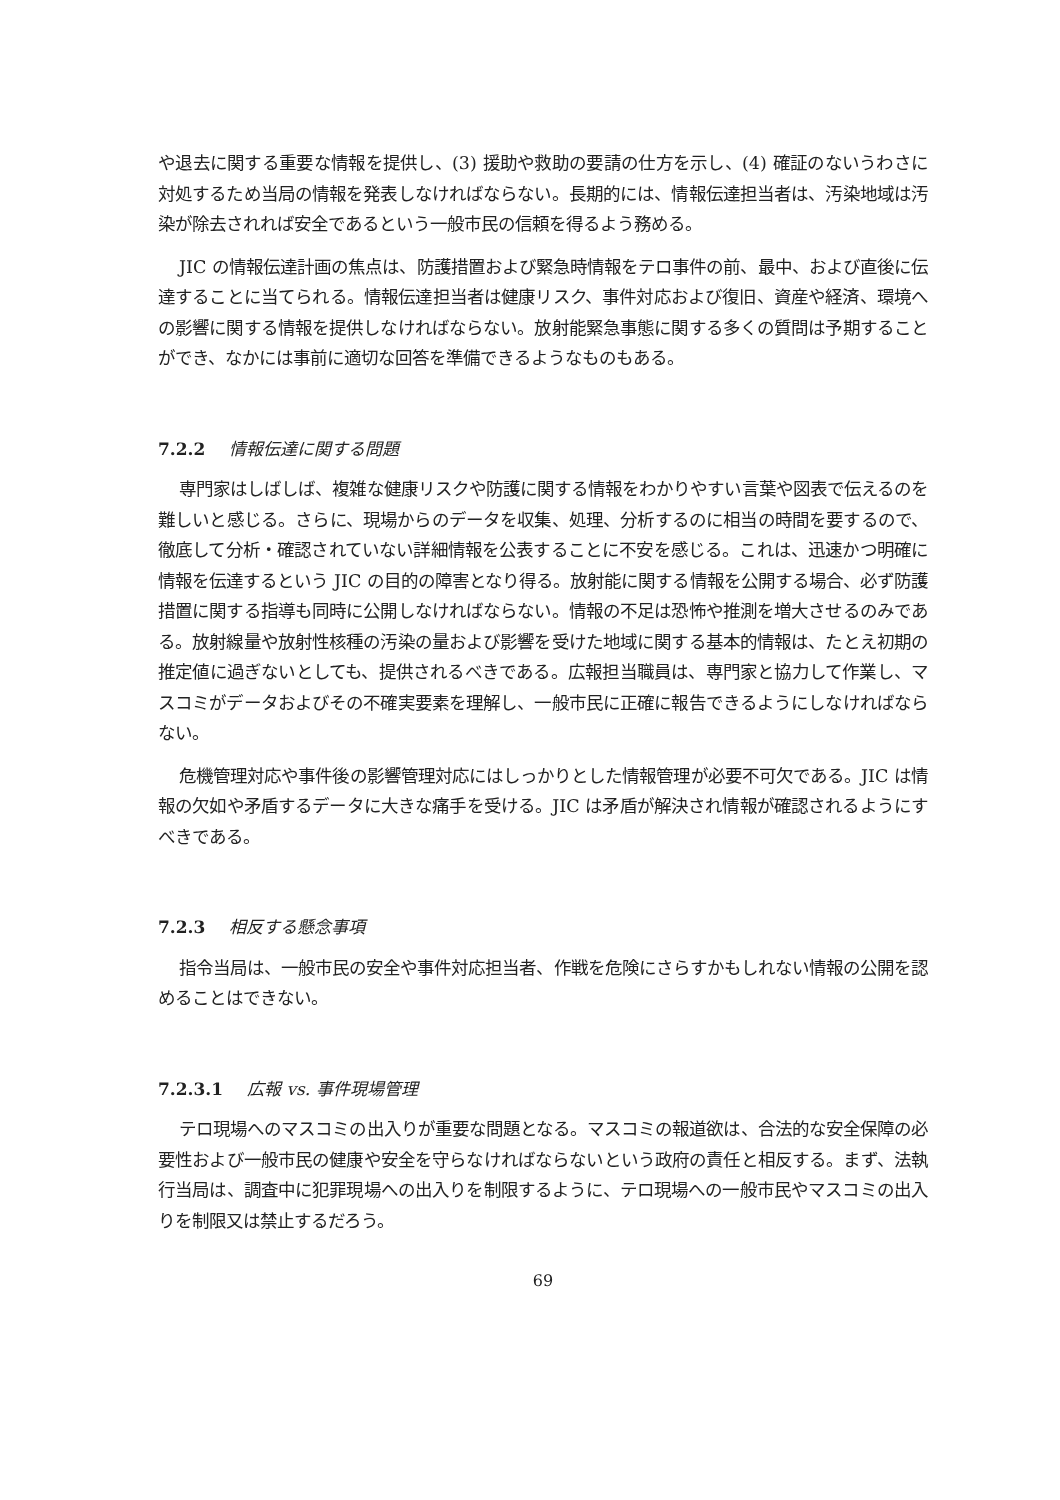や退去に関する重要な情報を提供し、(3) 援助や救助の要請の仕方を示し、(4) 確証のないうわさに対処するため当局の情報を発表しなければならない。長期的には、情報伝達担当者は、汚染地域は汚染が除去されれば安全であるという一般市民の信頼を得るよう務める。
JIC の情報伝達計画の焦点は、防護措置および緊急時情報をテロ事件の前、最中、および直後に伝達することに当てられる。情報伝達担当者は健康リスク、事件対応および復旧、資産や経済、環境への影響に関する情報を提供しなければならない。放射能緊急事態に関する多くの質問は予期することができ、なかには事前に適切な回答を準備できるようなものもある。
7.2.2 情報伝達に関する問題
専門家はしばしば、複雑な健康リスクや防護に関する情報をわかりやすい言葉や図表で伝えるのを難しいと感じる。さらに、現場からのデータを収集、処理、分析するのに相当の時間を要するので、徹底して分析・確認されていない詳細情報を公表することに不安を感じる。これは、迅速かつ明確に情報を伝達するという JIC の目的の障害となり得る。放射能に関する情報を公開する場合、必ず防護措置に関する指導も同時に公開しなければならない。情報の不足は恐怖や推測を増大させるのみである。放射線量や放射性核種の汚染の量および影響を受けた地域に関する基本的情報は、たとえ初期の推定値に過ぎないとしても、提供されるべきである。広報担当職員は、専門家と協力して作業し、マスコミがデータおよびその不確実要素を理解し、一般市民に正確に報告できるようにしなければならない。
危機管理対応や事件後の影響管理対応にはしっかりとした情報管理が必要不可欠である。JIC は情報の欠如や矛盾するデータに大きな痛手を受ける。JIC は矛盾が解決され情報が確認されるようにすべきである。
7.2.3 相反する懸念事項
指令当局は、一般市民の安全や事件対応担当者、作戦を危険にさらすかもしれない情報の公開を認めることはできない。
7.2.3.1 広報 vs. 事件現場管理
テロ現場へのマスコミの出入りが重要な問題となる。マスコミの報道欲は、合法的な安全保障の必要性および一般市民の健康や安全を守らなければならないという政府の責任と相反する。まず、法執行当局は、調査中に犯罪現場への出入りを制限するように、テロ現場への一般市民やマスコミの出入りを制限又は禁止するだろう。
69